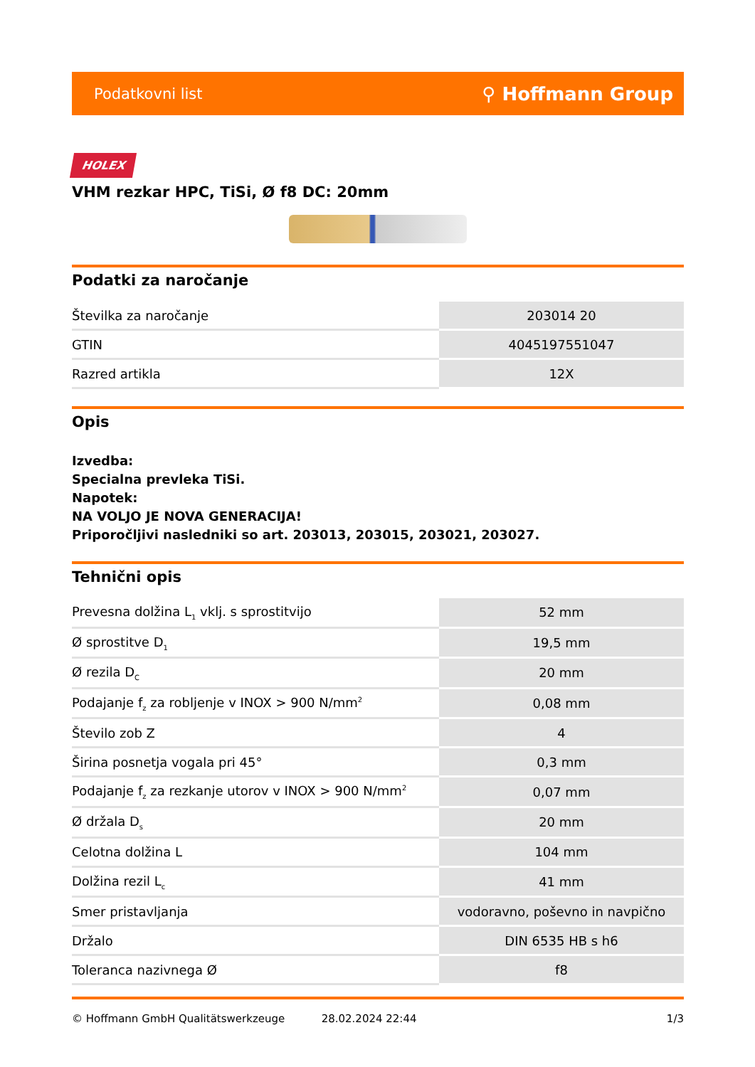Podatkovni list ⚲ Hoffmann Group
HOLEX
VHM rezkar HPC, TiSi, Ø f8 DC: 20mm
Podatki za naročanje
| Številka za naročanje | 203014 20 |
| GTIN | 4045197551047 |
| Razred artikla | 12X |
Opis
Izvedba:
Specialna prevleka TiSi.
Napotek:
NA VOLJO JE NOVA GENERACIJA!
Priporočljivi nasledniki so art. 203013, 203015, 203021, 203027.
Tehnični opis
| Prevesna dolžina L<sub>1</sub> vklj. s sprostitvijo | 52 mm |
| Ø sprostitve D<sub>1</sub> | 19,5 mm |
| Ø rezila D<sub>C</sub> | 20 mm |
| Podajanje f<sub>z</sub> za robljenje v INOX > 900 N/mm<sup>2</sup> | 0,08 mm |
| Število zob Z | 4 |
| Širina posnetja vogala pri 45° | 0,3 mm |
| Podajanje f<sub>z</sub> za rezkanje utorov v INOX > 900 N/mm<sup>2</sup> | 0,07 mm |
| Ø držala D<sub>s</sub> | 20 mm |
| Celotna dolžina L | 104 mm |
| Dolžina rezil L<sub>c</sub> | 41 mm |
| Smer pristavljanja | vodoravno, poševno in navpično |
| Držalo | DIN 6535 HB s h6 |
| Toleranca nazivnega Ø | f8 |
© Hoffmann GmbH Qualitätswerkzeuge 28.02.2024 22:44 1/3